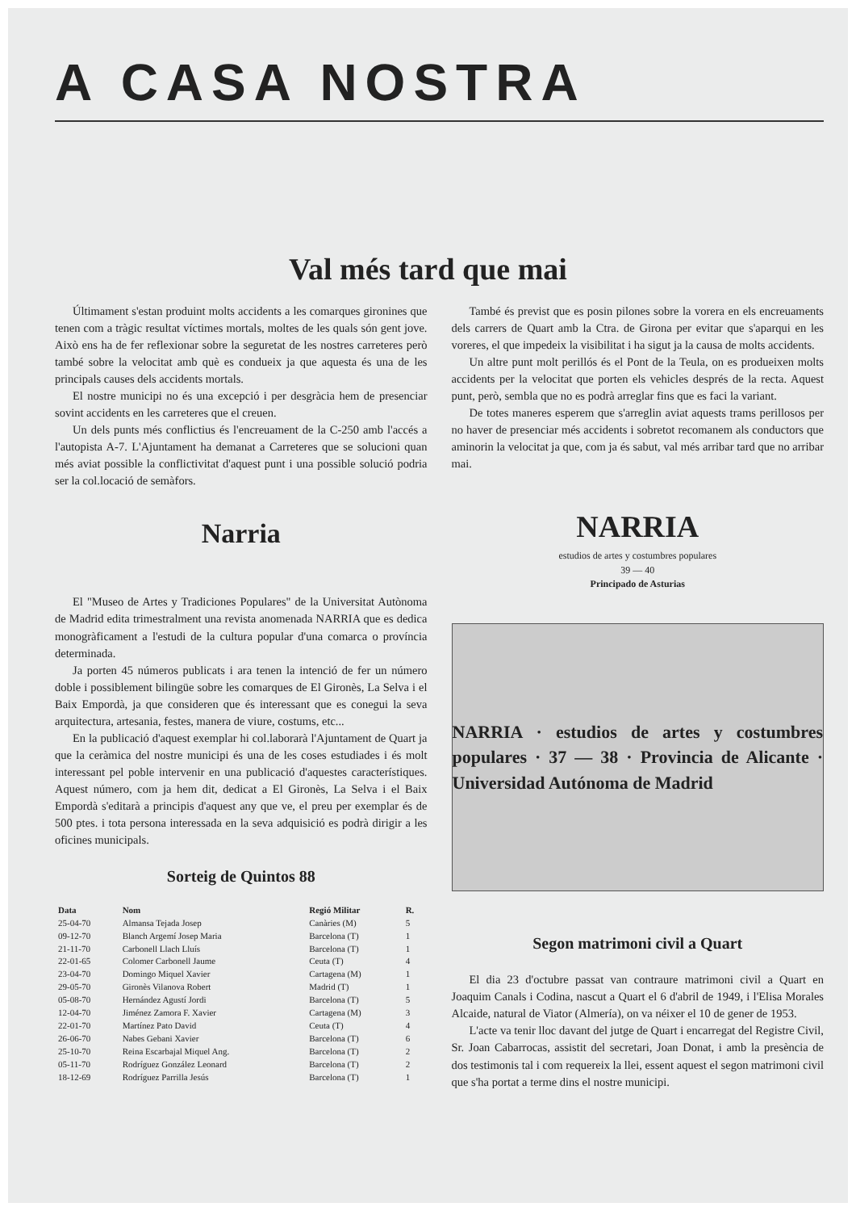A CASA NOSTRA
Val més tard que mai
Últimament s'estan produint molts accidents a les comarques gironines que tenen com a tràgic resultat víctimes mortals, moltes de les quals són gent jove. Això ens ha de fer reflexionar sobre la seguretat de les nostres carreteres però també sobre la velocitat amb què es condueix ja que aquesta és una de les principals causes dels accidents mortals.
El nostre municipi no és una excepció i per desgràcia hem de presenciar sovint accidents en les carreteres que el creuen.
Un dels punts més conflictius és l'encreuament de la C-250 amb l'accés a l'autopista A-7. L'Ajuntament ha demanat a Carreteres que se solucioni quan més aviat possible la conflictivitat d'aquest punt i una possible solució podria ser la col.locació de semàfors.
Narria
El "Museo de Artes y Tradiciones Populares" de la Universitat Autònoma de Madrid edita trimestralment una revista anomenada NARRIA que es dedica monogràficament a l'estudi de la cultura popular d'una comarca o província determinada.
Ja porten 45 números publicats i ara tenen la intenció de fer un número doble i possiblement bilingüe sobre les comarques de El Gironès, La Selva i el Baix Empordà, ja que consideren que és interessant que es conegui la seva arquitectura, artesania, festes, manera de viure, costums, etc...
En la publicació d'aquest exemplar hi col.laborarà l'Ajuntament de Quart ja que la ceràmica del nostre municipi és una de les coses estudiades i és molt interessant pel poble intervenir en una publicació d'aquestes característiques. Aquest número, com ja hem dit, dedicat a El Gironès, La Selva i el Baix Empordà s'editarà a principis d'aquest any que ve, el preu per exemplar és de 500 ptes. i tota persona interessada en la seva adquisició es podrà dirigir a les oficines municipals.
Sorteig de Quintos 88
| Data | Nom | Regió Militar | R. |
| --- | --- | --- | --- |
| 25-04-70 | Almansa Tejada Josep | Canàries (M) | 5 |
| 09-12-70 | Blanch Argemí Josep Maria | Barcelona (T) | 1 |
| 21-11-70 | Carbonell Llach Lluís | Barcelona (T) | 1 |
| 22-01-65 | Colomer Carbonell Jaume | Ceuta (T) | 4 |
| 23-04-70 | Domingo Miquel Xavier | Cartagena (M) | 1 |
| 29-05-70 | Gironès Vilanova Robert | Madrid (T) | 1 |
| 05-08-70 | Hernández Agustí Jordi | Barcelona (T) | 5 |
| 12-04-70 | Jiménez Zamora F. Xavier | Cartagena (M) | 3 |
| 22-01-70 | Martínez Pato David | Ceuta (T) | 4 |
| 26-06-70 | Nabes Gebani Xavier | Barcelona (T) | 6 |
| 25-10-70 | Reina Escarbajal Miquel Ang. | Barcelona (T) | 2 |
| 05-11-70 | Rodríguez González Leonard | Barcelona (T) | 2 |
| 18-12-69 | Rodríguez Parrilla Jesús | Barcelona (T) | 1 |
També és previst que es posin pilones sobre la vorera en els encreuaments dels carrers de Quart amb la Ctra. de Girona per evitar que s'aparqui en les voreres, el que impedeix la visibilitat i ha sigut ja la causa de molts accidents.
Un altre punt molt perillós és el Pont de la Teula, on es produeixen molts accidents per la velocitat que porten els vehicles després de la recta. Aquest punt, però, sembla que no es podrà arreglar fins que es faci la variant.
De totes maneres esperem que s'arreglin aviat aquests trams perillosos per no haver de presenciar més accidents i sobretot recomanem als conductors que aminorin la velocitat ja que, com ja és sabut, val més arribar tard que no arribar mai.
NARRIA
estudios de artes y costumbres populares
39 — 40
Principado de Asturias
NARRIA · estudios de artes y costumbres populares · 37 — 38 · Provincia de Alicante · Universidad Autónoma de Madrid
Segon matrimoni civil a Quart
El dia 23 d'octubre passat van contraure matrimoni civil a Quart en Joaquim Canals i Codina, nascut a Quart el 6 d'abril de 1949, i l'Elisa Morales Alcaide, natural de Viator (Almería), on va néixer el 10 de gener de 1953.
L'acte va tenir lloc davant del jutge de Quart i encarregat del Registre Civil, Sr. Joan Cabarrocas, assistit del secretari, Joan Donat, i amb la presència de dos testimonis tal i com requereix la llei, essent aquest el segon matrimoni civil que s'ha portat a terme dins el nostre municipi.